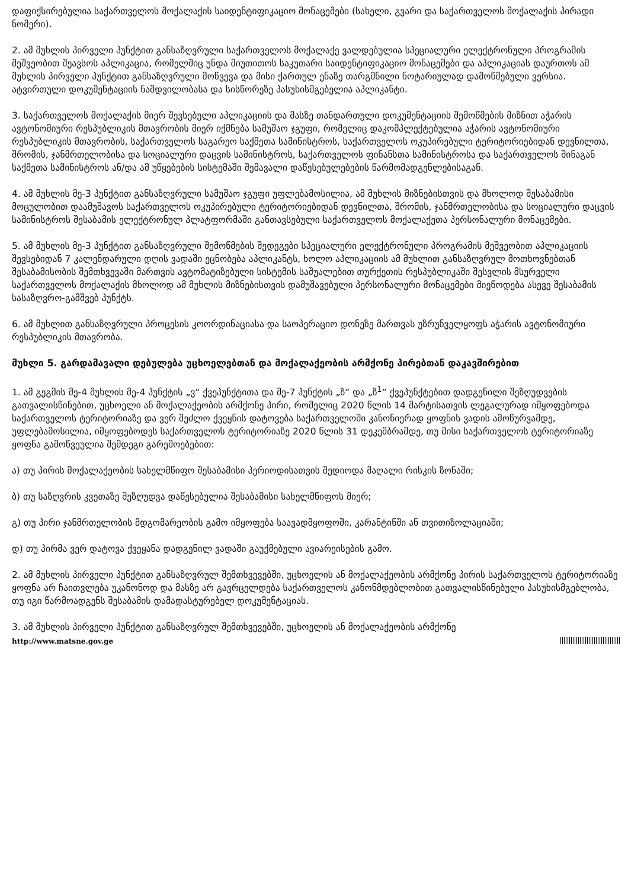დაფიქსირებულია საქართველოს მოქალაქის საიდენტიფიკაციო მონაცემები (სახელი, გვარი და საქართველოს მოქალაქის პირადი ნომერი).
2. ამ მუხლის პირველი პუნქტით განსაზღვრული საქართველოს მოქალაქე ვალდებულია სპეციალური ელექტრონული პროგრამის მეშვეობით შეავსოს აპლიკაცია, რომელშიც უნდა მიუთითოს საკუთარი საიდენტიფიკაციო მონაცემები და აპლიკაციას დაურთოს ამ მუხლის პირველი პუნქტით განსაზღვრული მოწვევა და მისი ქართულ ენაზე თარგმნილი ნოტარიულად დამოწმებული ვერსია. ატვირთული დოკუმენტაციის ნამდვილობასა და სისწორეზე პასუხისმგებელია აპლიკანტი.
3. საქართველოს მოქალაქის მიერ შევსებული აპლიკაციის და მასზე თანდართული დოკუმენტაციის შემოწმების მიზნით აჭარის ავტონომიური რესპუბლიკის მთავრობის მიერ იქმნება სამუშაო ჯგუფი, რომელიც დაკომპლექტებულია აჭარის ავტონომიური რესპუბლიკის მთავრობის, საქართველოს საგარეო საქმეთა სამინისტროს, საქართველოს ოკუპირებული ტერიტორიებიდან დევნილთა, შრომის, ჯანმრთელობისა და სოციალური დაცვის სამინისტროს, საქართველოს ფინანსთა სამინისტროსა და საქართველოს შინაგან საქმეთა სამინისტროს ან/და ამ უწყებების სისტემაში შემავალი დაწესებულებების წარმომადგენლებისაგან.
4. ამ მუხლის მე-3 პუნქტით განსაზღვრული სამუშაო ჯგუფი უფლებამოსილია, ამ მუხლის მიზნებისთვის და მხოლოდ შესაბამისი მოცულობით დაამუშავოს საქართველოს ოკუპირებული ტერიტორიებიდან დევნილთა, შრომის, ჯანმრთელობისა და სოციალური დაცვის სამინისტროს შესაბამის ელექტრონულ პლატფორმაში განთავსებული საქართველოს მოქალაქეთა პერსონალური მონაცემები.
5. ამ მუხლის მე-3 პუნქტით განსაზღვრული შემოწმების შედეგები სპეციალური ელექტრონული პროგრამის მეშვეობით აპლიკაციის შევსებიდან 7 კალენდარული დღის ვადაში ეცნობება აპლიკანტს, ხოლო აპლიკაციის ამ მუხლით განსაზღვრულ მოთხოვნებთან შესაბამისობის შემთხვევაში მართვის ავტომატიზებული სისტემის საშუალებით თურქეთის რესპუბლიკაში შესვლის მსურველი საქართველოს მოქალაქის მხოლოდ ამ მუხლის მიზნებისთვის დამუშავებული პერსონალური მონაცემები მიეწოდება ასევე შესაბამის სასაზღვრო-გამშვებ პუნქტს.
6. ამ მუხლით განსაზღვრული პროცესის კოორდინაციასა და საოპერაციო დონეზე მართვას უზრუნველყოფს აჭარის ავტონომიური რესპუბლიკის მთავრობა.
მუხლი 5. გარდამავალი დებულება უცხოელებთან და მოქალაქეობის არმქონე პირებთან დაკავშირებით
1. ამ გეგმის მე-4 მუხლის მე-4 პუნქტის „ვ“ ქვეპუნქტითა და მე-7 პუნქტის „ზ“ და „ზ<sup>1</sup>“ ქვეპუნქტებით დადგენილი შეზღუდვების გათვალისწინებით, უცხოელი ან მოქალაქეობის არმქონე პირი, რომელიც 2020 წლის 14 მარტისათვის ლეგალურად იმყოფებოდა საქართველოს ტერიტორიაზე და ვერ შეძლო ქვეყნის დატოვება საქართველოში კანონიერად ყოფნის ვადის ამოწურვამდე, უფლებამოსილია, იმყოფებოდეს საქართველოს ტერიტორიაზე 2020 წლის 31 დეკემბრამდე, თუ მისი საქართველოს ტერიტორიაზე ყოფნა გამოწვეულია შემდეგი გარემოებებით:
ა) თუ პირის მოქალაქეობის სახელმწიფო შესაბამისი პერიოდისათვის შედიოდა მაღალი რისკის ზონაში;
ბ) თუ საზღვრის კვეთაზე შეზღუდვა დაწესებულია შესაბამისი სახელმწიფოს მიერ;
გ) თუ პირი ჯანმრთელობის მდგომარეობის გამო იმყოფება საავადმყოფოში, კარანტინში ან თვითიზოლაციაში;
დ) თუ პირმა ვერ დატოვა ქვეყანა დადგენილ ვადაში გაუქმებული ავიარეისების გამო.
2. ამ მუხლის პირველი პუნქტით განსაზღვრულ შემთხვევებში, უცხოელის ან მოქალაქეობის არმქონე პირის საქართველოს ტერიტორიაზე ყოფნა არ ჩაითვლება უკანონოდ და მასზე არ გავრცელდება საქართველოს კანონმდებლობით გათვალისწინებული პასუხისმგებლობა, თუ იგი წარმოადგენს შესაბამის დამადასტურებელ დოკუმენტაციას.
3. ამ მუხლის პირველი პუნქტით განსაზღვრულ შემთხვევებში, უცხოელის ან მოქალაქეობის არმქონე
http://www.matsne.gov.ge